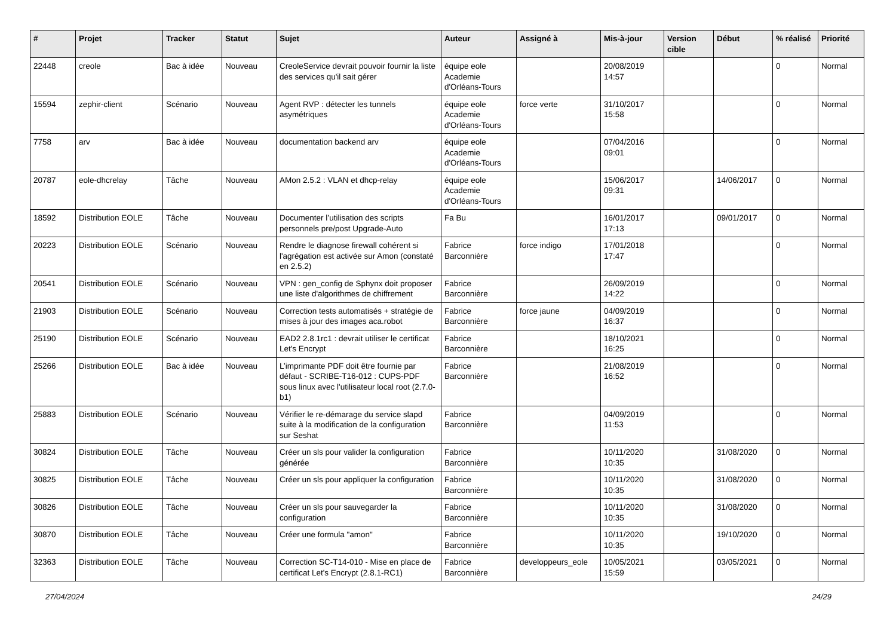| # | Projet | Tracker | Statut | Sujet | Auteur | Assigné à | Mis-à-jour | Version cible | Début | % réalisé | Priorité |
| --- | --- | --- | --- | --- | --- | --- | --- | --- | --- | --- | --- |
| 22448 | creole | Bac à idée | Nouveau | CreoleService devrait pouvoir fournir la liste des services qu'il sait gérer | équipe eole Academie d'Orléans-Tours | | 20/08/2019 14:57 | | | 0 | Normal |
| 15594 | zephir-client | Scénario | Nouveau | Agent RVP : détecter les tunnels asymétriques | équipe eole Academie d'Orléans-Tours | force verte | 31/10/2017 15:58 | | | 0 | Normal |
| 7758 | arv | Bac à idée | Nouveau | documentation backend arv | équipe eole Academie d'Orléans-Tours | | 07/04/2016 09:01 | | | 0 | Normal |
| 20787 | eole-dhcrelay | Tâche | Nouveau | AMon 2.5.2 : VLAN et dhcp-relay | équipe eole Academie d'Orléans-Tours | | 15/06/2017 09:31 | | 14/06/2017 | 0 | Normal |
| 18592 | Distribution EOLE | Tâche | Nouveau | Documenter l’utilisation des scripts personnels pre/post Upgrade-Auto | Fa Bu | | 16/01/2017 17:13 | | 09/01/2017 | 0 | Normal |
| 20223 | Distribution EOLE | Scénario | Nouveau | Rendre le diagnose firewall cohérent si l'agrégation est activée sur Amon (constaté en 2.5.2) | Fabrice Barconnière | force indigo | 17/01/2018 17:47 | | | 0 | Normal |
| 20541 | Distribution EOLE | Scénario | Nouveau | VPN : gen_config de Sphynx doit proposer une liste d'algorithmes de chiffrement | Fabrice Barconnière | | 26/09/2019 14:22 | | | 0 | Normal |
| 21903 | Distribution EOLE | Scénario | Nouveau | Correction tests automatisés + stratégie de mises à jour des images aca.robot | Fabrice Barconnière | force jaune | 04/09/2019 16:37 | | | 0 | Normal |
| 25190 | Distribution EOLE | Scénario | Nouveau | EAD2 2.8.1rc1 : devrait utiliser le certificat Let's Encrypt | Fabrice Barconnière | | 18/10/2021 16:25 | | | 0 | Normal |
| 25266 | Distribution EOLE | Bac à idée | Nouveau | L’imprimante PDF doit être fournie par défaut - SCRIBE-T16-012 : CUPS-PDF sous linux avec l'utilisateur local root (2.7.0-b1) | Fabrice Barconnière | | 21/08/2019 16:52 | | | 0 | Normal |
| 25883 | Distribution EOLE | Scénario | Nouveau | Vérifier le re-démarage du service slapd suite à la modification de la configuration sur Seshat | Fabrice Barconnière | | 04/09/2019 11:53 | | | 0 | Normal |
| 30824 | Distribution EOLE | Tâche | Nouveau | Créer un sls pour valider la configuration générée | Fabrice Barconnière | | 10/11/2020 10:35 | | 31/08/2020 | 0 | Normal |
| 30825 | Distribution EOLE | Tâche | Nouveau | Créer un sls pour appliquer la configuration | Fabrice Barconnière | | 10/11/2020 10:35 | | 31/08/2020 | 0 | Normal |
| 30826 | Distribution EOLE | Tâche | Nouveau | Créer un sls pour sauvegarder la configuration | Fabrice Barconnière | | 10/11/2020 10:35 | | 31/08/2020 | 0 | Normal |
| 30870 | Distribution EOLE | Tâche | Nouveau | Créer une formula "amon" | Fabrice Barconnière | | 10/11/2020 10:35 | | 19/10/2020 | 0 | Normal |
| 32363 | Distribution EOLE | Tâche | Nouveau | Correction SC-T14-010 - Mise en place de certificat Let's Encrypt (2.8.1-RC1) | Fabrice Barconnière | developpeurs_eole | 10/05/2021 15:59 | | 03/05/2021 | 0 | Normal |
27/04/2024 24/29